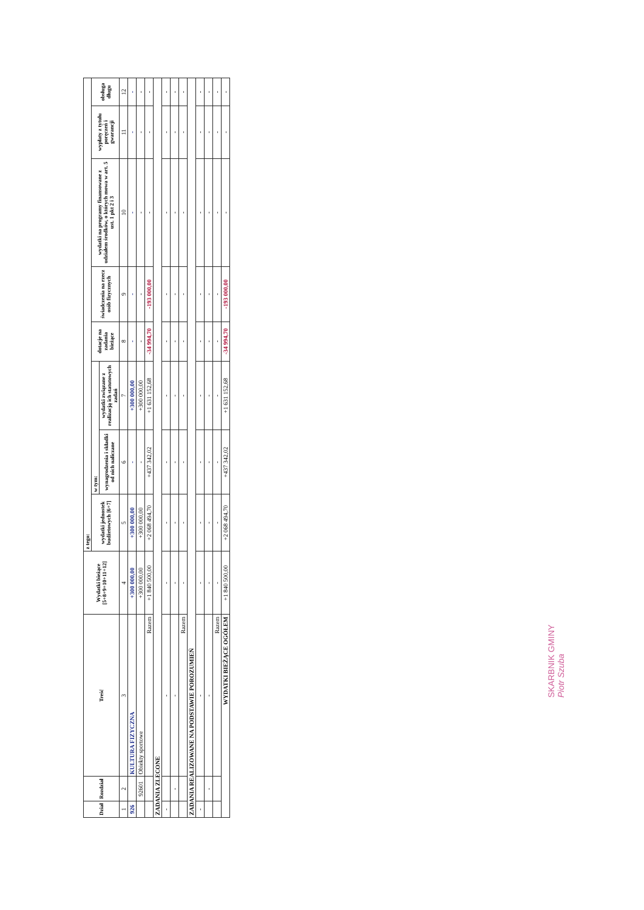| Dział | Rozdział | Treść | Wydatki bieżące [5+8+9+10+11+12] | z tego: | | | | | | | |
| --- | --- | --- | --- | --- | --- | --- | --- | --- | --- | --- | --- |
| | | | | wydatki jednostek budżetowych [6+7] | w tym: | | dotacje na zadania bieżące | świadczenia na rzecz osób fizycznych | wydatki na programy finansowane z udziałem środków, o których mowa w art. 5 ust. 1 pkt 2 i 3 | wypłaty z tytułu poręczeń i gwarancji | obsługa długu |
| | | | | | wynagrodzenia i składki od nich naliczane | wydatki związane z realizacją ich statutowych zadań | | | | | |
| 1 | 2 | 3 | 4 | 5 | 6 | 7 | 8 | 9 | 10 | 11 | 12 |
| 926 | | KULTURA FIZYCZNA | +300 000,00 | +300 000,00 | - | +300 000,00 | - | - | - | - | - |
| | 92601 | Obiekty sportowe | +300 000,00 | +300 000,00 | - | +300 000,00 | - | - | - | - | - |
| | | Razem | +1 840 500,00 | +2 068 494,70 | +437 342,02 | +1 631 152,68 | -34 994,70 | -193 000,00 | - | - | - |
| ZADANIA ZLECONE | | | | | | | | | | | |
| - | | - | - | - | - | - | - | - | - | - | - |
| | - | - | - | - | - | - | - | - | - | - | - |
| | | Razem | - | - | - | - | - | - | - | - | - |
| ZADANIA REALIZOWANE NA PODSTAWIE POROZUMIEŃ | | | | | | | | | | | |
| - | | - | - | - | - | - | - | - | - | - | - |
| | - | - | - | - | - | - | - | - | - | - | - |
| | | Razem | - | - | - | - | - | - | - | - | - |
| WYDATKI BIEŻĄCE OGÓŁEM | | | +1 840 500,00 | +2 068 494,70 | +437 342,02 | +1 631 152,68 | -34 994,70 | -193 000,00 | - | - | - |
SKARBNIK GMINY
Piotr Szuba